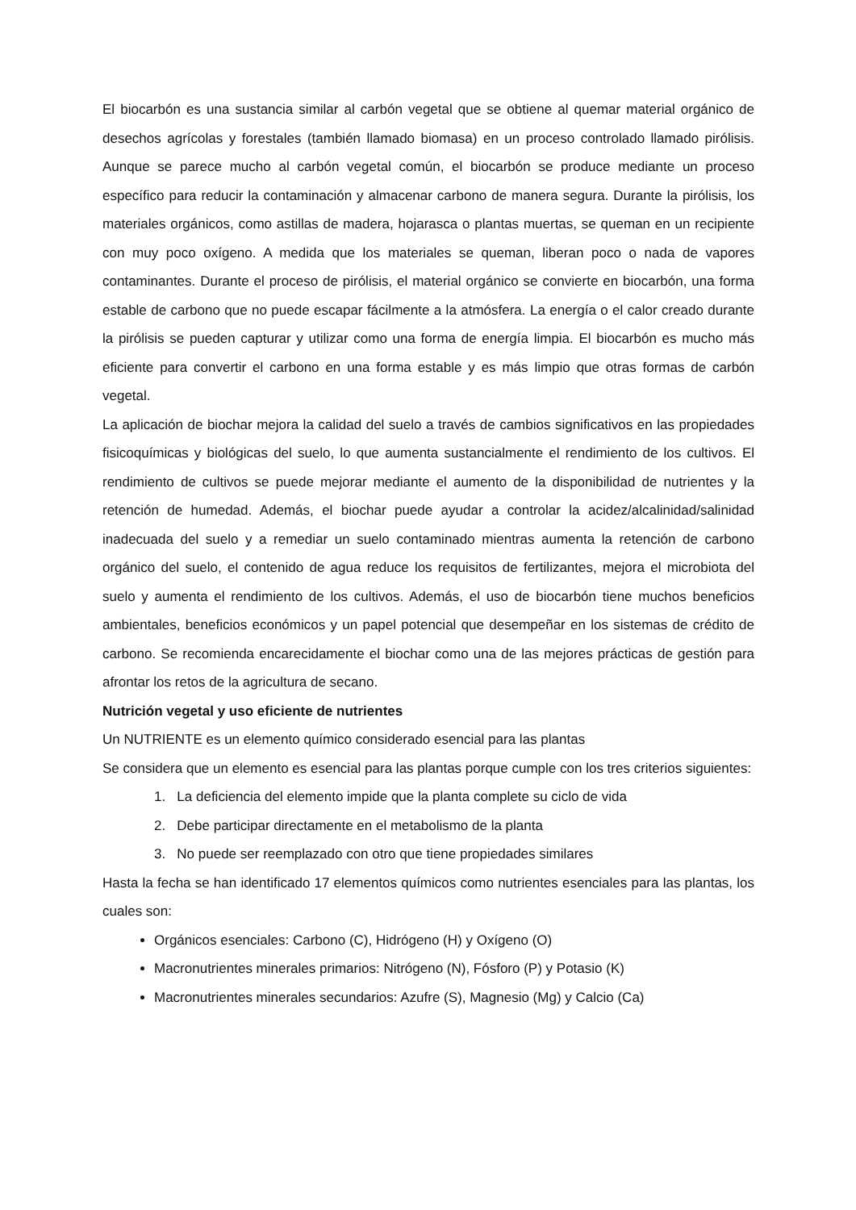El biocarbón es una sustancia similar al carbón vegetal que se obtiene al quemar material orgánico de desechos agrícolas y forestales (también llamado biomasa) en un proceso controlado llamado pirólisis. Aunque se parece mucho al carbón vegetal común, el biocarbón se produce mediante un proceso específico para reducir la contaminación y almacenar carbono de manera segura. Durante la pirólisis, los materiales orgánicos, como astillas de madera, hojarasca o plantas muertas, se queman en un recipiente con muy poco oxígeno. A medida que los materiales se queman, liberan poco o nada de vapores contaminantes. Durante el proceso de pirólisis, el material orgánico se convierte en biocarbón, una forma estable de carbono que no puede escapar fácilmente a la atmósfera. La energía o el calor creado durante la pirólisis se pueden capturar y utilizar como una forma de energía limpia. El biocarbón es mucho más eficiente para convertir el carbono en una forma estable y es más limpio que otras formas de carbón vegetal.
La aplicación de biochar mejora la calidad del suelo a través de cambios significativos en las propiedades fisicoquímicas y biológicas del suelo, lo que aumenta sustancialmente el rendimiento de los cultivos. El rendimiento de cultivos se puede mejorar mediante el aumento de la disponibilidad de nutrientes y la retención de humedad. Además, el biochar puede ayudar a controlar la acidez/alcalinidad/salinidad inadecuada del suelo y a remediar un suelo contaminado mientras aumenta la retención de carbono orgánico del suelo, el contenido de agua reduce los requisitos de fertilizantes, mejora el microbiota del suelo y aumenta el rendimiento de los cultivos. Además, el uso de biocarbón tiene muchos beneficios ambientales, beneficios económicos y un papel potencial que desempeñar en los sistemas de crédito de carbono. Se recomienda encarecidamente el biochar como una de las mejores prácticas de gestión para afrontar los retos de la agricultura de secano.
Nutrición vegetal y uso eficiente de nutrientes
Un NUTRIENTE es un elemento químico considerado esencial para las plantas
Se considera que un elemento es esencial para las plantas porque cumple con los tres criterios siguientes:
1. La deficiencia del elemento impide que la planta complete su ciclo de vida
2. Debe participar directamente en el metabolismo de la planta
3. No puede ser reemplazado con otro que tiene propiedades similares
Hasta la fecha se han identificado 17 elementos químicos como nutrientes esenciales para las plantas, los cuales son:
Orgánicos esenciales: Carbono (C), Hidrógeno (H) y Oxígeno (O)
Macronutrientes minerales primarios: Nitrógeno (N), Fósforo (P) y Potasio (K)
Macronutrientes minerales secundarios: Azufre (S), Magnesio (Mg) y Calcio (Ca)